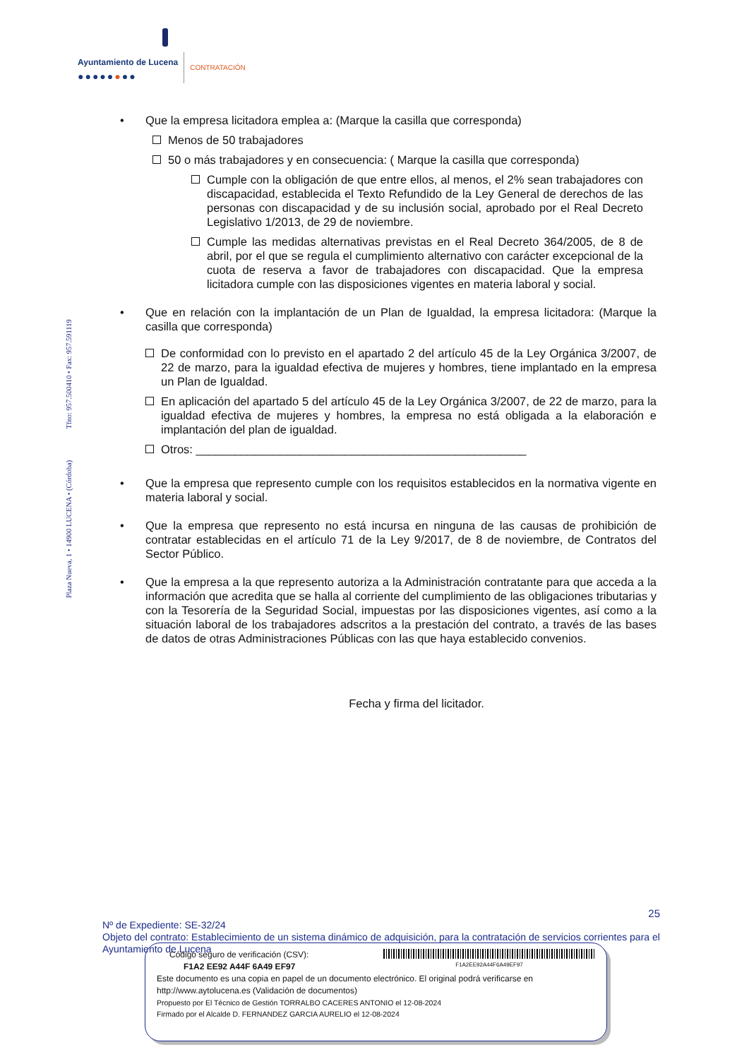Ayuntamiento de Lucena
●●●●●●●●
CONTRATACIÓN
Plaza Nueva, 1 • 14900 LUCENA • (Córdoba) Tfno: 957.500410 • Fax: 957.591119
• Que la empresa licitadora emplea a: (Marque la casilla que corresponda)
Menos de 50 trabajadores
50 o más trabajadores y en consecuencia: ( Marque la casilla que corresponda)
Cumple con la obligación de que entre ellos, al menos, el 2% sean trabajadores con discapacidad, establecida el Texto Refundido de la Ley General de derechos de las personas con discapacidad y de su inclusión social, aprobado por el Real Decreto Legislativo 1/2013, de 29 de noviembre.
Cumple las medidas alternativas previstas en el Real Decreto 364/2005, de 8 de abril, por el que se regula el cumplimiento alternativo con carácter excepcional de la cuota de reserva a favor de trabajadores con discapacidad. Que la empresa licitadora cumple con las disposiciones vigentes en materia laboral y social.
• Que en relación con la implantación de un Plan de Igualdad, la empresa licitadora: (Marque la casilla que corresponda)
De conformidad con lo previsto en el apartado 2 del artículo 45 de la Ley Orgánica 3/2007, de 22 de marzo, para la igualdad efectiva de mujeres y hombres, tiene implantado en la empresa un Plan de Igualdad.
En aplicación del apartado 5 del artículo 45 de la Ley Orgánica 3/2007, de 22 de marzo, para la igualdad efectiva de mujeres y hombres, la empresa no está obligada a la elaboración e implantación del plan de igualdad.
Otros: ___________________________________________________
• Que la empresa que represento cumple con los requisitos establecidos en la normativa vigente en materia laboral y social.
• Que la empresa que represento no está incursa en ninguna de las causas de prohibición de contratar establecidas en el artículo 71 de la Ley 9/2017, de 8 de noviembre, de Contratos del Sector Público.
• Que la empresa a la que represento autoriza a la Administración contratante para que acceda a la información que acredita que se halla al corriente del cumplimiento de las obligaciones tributarias y con la Tesorería de la Seguridad Social, impuestas por las disposiciones vigentes, así como a la situación laboral de los trabajadores adscritos a la prestación del contrato, a través de las bases de datos de otras Administraciones Públicas con las que haya establecido convenios.
Fecha y firma del licitador.
25
Nº de Expediente: SE-32/24
Objeto del contrato: Establecimiento de un sistema dinámico de adquisición, para la contratación de servicios corrientes para el Ayuntamiento de Lucena
Código seguro de verificación (CSV):
F1A2 EE92 A44F 6A49 EF97
F1A2EE92A44F6A49EF97
Este documento es una copia en papel de un documento electrónico. El original podrá verificarse en
http://www.aytolucena.es (Validación de documentos)
Propuesto por El Técnico de Gestión TORRALBO CACERES ANTONIO el 12-08-2024
Firmado por el Alcalde D. FERNANDEZ GARCIA AURELIO el 12-08-2024